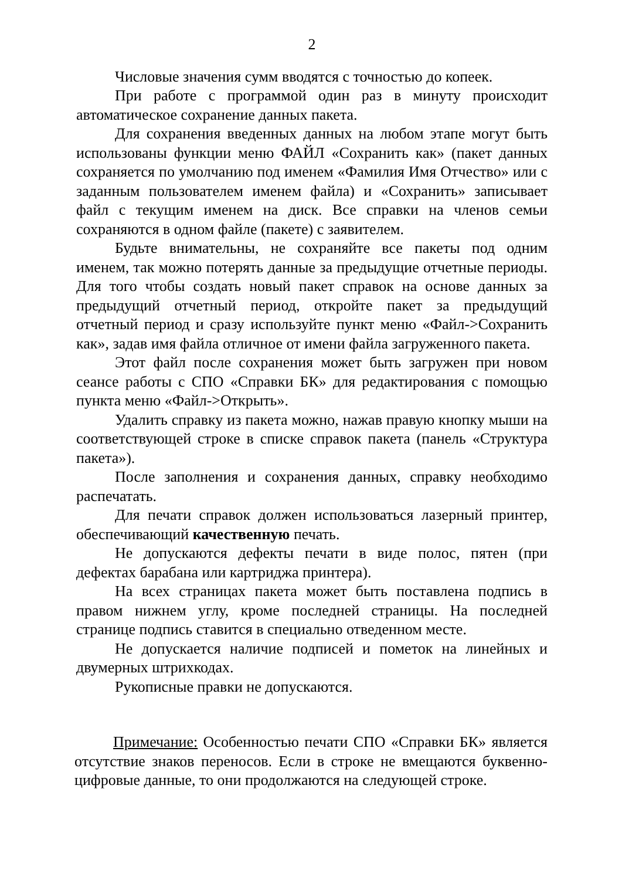2
Числовые значения сумм вводятся с точностью до копеек.
При работе с программой один раз в минуту происходит автоматическое сохранение данных пакета.
Для сохранения введенных данных на любом этапе могут быть использованы функции меню ФАЙЛ «Сохранить как» (пакет данных сохраняется по умолчанию под именем «Фамилия Имя Отчество» или с заданным пользователем именем файла) и «Сохранить» записывает файл с текущим именем на диск. Все справки на членов семьи сохраняются в одном файле (пакете) с заявителем.
Будьте внимательны, не сохраняйте все пакеты под одним именем, так можно потерять данные за предыдущие отчетные периоды. Для того чтобы создать новый пакет справок на основе данных за предыдущий отчетный период, откройте пакет за предыдущий отчетный период и сразу используйте пункт меню «Файл->Сохранить как», задав имя файла отличное от имени файла загруженного пакета.
Этот файл после сохранения может быть загружен при новом сеансе работы с СПО «Справки БК» для редактирования с помощью пункта меню «Файл->Открыть».
Удалить справку из пакета можно, нажав правую кнопку мыши на соответствующей строке в списке справок пакета (панель «Структура пакета»).
После заполнения и сохранения данных, справку необходимо распечатать.
Для печати справок должен использоваться лазерный принтер, обеспечивающий качественную печать.
Не допускаются дефекты печати в виде полос, пятен (при дефектах барабана или картриджа принтера).
На всех страницах пакета может быть поставлена подпись в правом нижнем углу, кроме последней страницы. На последней странице подпись ставится в специально отведенном месте.
Не допускается наличие подписей и пометок на линейных и двумерных штрихкодах.
Рукописные правки не допускаются.
Примечание: Особенностью печати СПО «Справки БК» является отсутствие знаков переносов. Если в строке не вмещаются буквенно-цифровые данные, то они продолжаются на следующей строке.